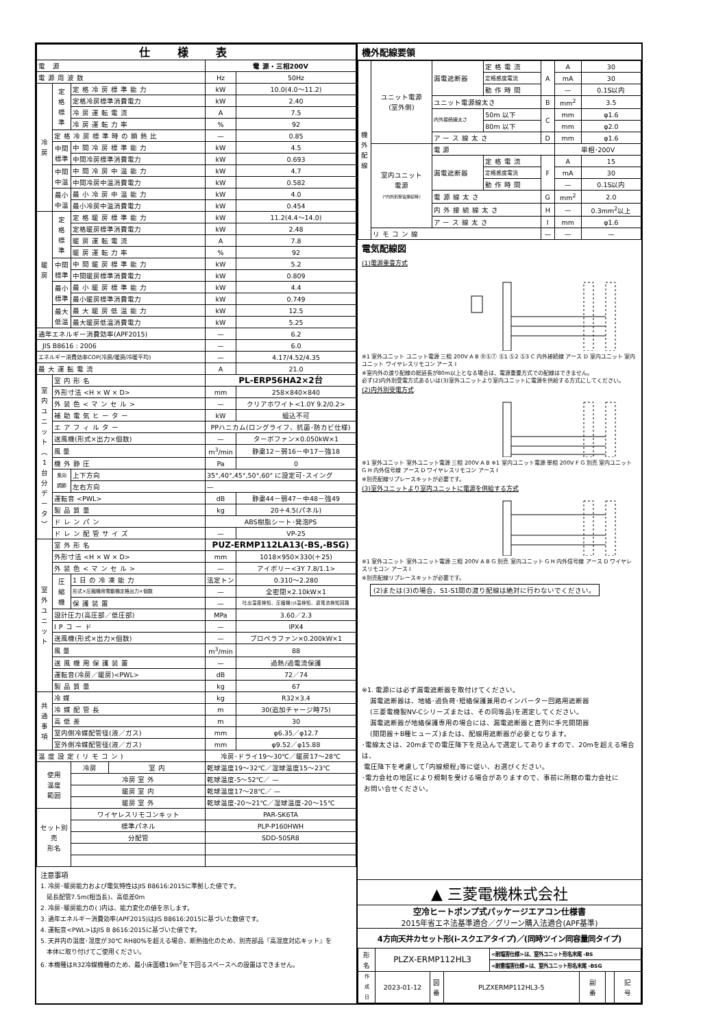| 仕様表 | | | | |
| --- | --- | --- | --- | --- |
| 電 源 | | | 電 源・三相200V | |
| 電源周波数 | | | Hz | 50Hz |
| 冷 房 | 定 格 標 準 | 定格冷房標準能力 | kW | 10.0(4.0～11.2) |
| | | 定格冷房標準消費電力 | kW | 2.40 |
| | | 冷房運転電流 | A | 7.5 |
| | | 冷房運転力率 | % | 92 |
| | 定格冷房標準時の顕熱比 | | — | 0.85 |
| | 中間 標準 | 中間冷房標準能力 | kW | 4.5 |
| | | 中間冷房標準消費電力 | kW | 0.693 |
| | 中間 中温 | 中間冷房中温能力 | kW | 4.7 |
| | | 中間冷房中温消費電力 | kW | 0.582 |
| | 最小 中温 | 最小冷房中温能力 | kW | 4.0 |
| | | 最小冷房中温消費電力 | kW | 0.454 |
| 暖 房 | 定 格 標 準 | 定格暖房標準能力 | kW | 11.2(4.4～14.0) |
| | | 定格暖房標準消費電力 | kW | 2.48 |
| | | 暖房運転電流 | A | 7.8 |
| | | 暖房運転力率 | % | 92 |
| | 中間 標準 | 中間暖房標準能力 | kW | 5.2 |
| | | 中間暖房標準消費電力 | kW | 0.809 |
| | 最小 標準 | 最小暖房標準能力 | kW | 4.4 |
| | | 最小暖房標準消費電力 | kW | 0.749 |
| | 最大 低温 | 最大暖房低温能力 | kW | 12.5 |
| | | 最大暖房低温消費電力 | kW | 5.25 |
| 通年エネルギー消費効率(APF2015) | | | — | 6.2 |
| JIS B8616 : 2006 | | | — | 6.0 |
| エネルギー消費効率COP(冷房/暖房/冷暖平均) | | | — | 4.17/4.52/4.35 |
| 最大運転電流 | | | A | 21.0 |
| 室 内 ユ ニ ッ ト ︵ 1 台 分 デ ー タ ︶ | 室内形名 | | PL-ERP56HA2×2台 | |
| | 外形寸法 <H × W × D> | | mm | 258×840×840 |
| | 外装色<マンセル> | | — | クリアホワイト<1.0Y 9.2/0.2> |
| | 補助電気ヒーター | | kW | 組込不可 |
| | エアフィルター | | PPハニカム(ロングライフ、抗菌･防カビ仕様) | |
| | 送風機(形式×出力×個数) | | — | ターボファン×0.050kW×1 |
| | 風 量 | | m<sup>3</sup>/min | 静粛12－弱16－中17－強18 |
| | 機外静圧 | | Pa | 0 |
| | 風向 調節 | 上下方向 | 35°,40°,45°,50°,60° に設定可･スイング | |
| | | 左右方向 | — | |
| | 運転音 <PWL> | | dB | 静粛44－弱47－中48－強49 |
| | 製品質量 | | kg | 20＋4.5(パネル) |
| | ドレンパン | | ABS樹脂シート･発泡PS | |
| | ドレン配管サイズ | | — | VP-25 |
| 室 外 ユ ニ ッ ト | 室外形名 | | PUZ-ERMP112LA13(-BS,-BSG) | |
| | 外形寸法 <H × W × D> | | mm | 1018×950×330(＋25) |
| | 外装色<マンセル> | | — | アイボリー<3Y 7.8/1.1> |
| | 圧 縮 機 | 1日の冷凍能力 | 法定トン | 0.310～2.280 |
| | | 形式×圧縮機用電動機定格出力×個数 | — | 全密閉×2.10kW×1 |
| | | 保護装置 | — | 吐出温度検知、圧縮機ｼｪﾙ温検知、過電流検知回路 |
| | 設計圧力(高圧部／低圧部) | | MPa | 3.60／2.3 |
| | IPコード | | — | IPX4 |
| | 送風機(形式×出力×個数) | | — | プロペラファン×0.200kW×1 |
| | 風 量 | | m<sup>3</sup>/min | 88 |
| | 送風機用保護装置 | | — | 過熱/過電流保護 |
| | 運転音(冷房／暖房)<PWL> | | dB | 72／74 |
| | 製品質量 | | kg | 67 |
| 共 通 事 項 | 冷 媒 | | kg | R32×3.4 |
| | 冷媒配管長 | | m | 30(追加チャージ時75) |
| | 高低差 | | m | 30 |
| | 室内側冷媒配管径(液／ガス) | | mm | φ6.35／φ12.7 |
| | 室外側冷媒配管径(液／ガス) | | mm | φ9.52／φ15.88 |
| 温度設定(リモコン) | | | 冷房･ドライ19～30℃／暖房17～28℃ | |
| 使用 温度 範囲 | | / 冷房 / 室 内 / | 乾球温度19～32℃／湿球温度15～23℃ | |
| | | 冷房 室 外 | 乾球温度-5～52℃／ — | |
| | | 暖房 室 内 | 乾球温度17～28℃／ — | |
| | | 暖房 室 外 | 乾球温度-20～21℃／湿球温度-20～15℃ | |
| セット別売 形名 | | ワイヤレスリモコンキット | PAR-SK6TA | |
| | | 標準パネル | PLP-P160HWH | |
| | | 分配管 | SDD-50SR8 | |
注意事項
1. 冷房･暖房能力および電気特性はJIS B8616:2015に準拠した値です。
延長配管7.5m(相当長)、高低差0m
2. 冷房･暖房能力の( )内は、能力変化の値を示します。
3. 通年エネルギー消費効率(APF2015)はJIS B8616:2015に基づいた数値です。
4. 運転音<PWL>はJIS B 8616:2015に基づいた値です。
5. 天井内の温度･湿度が30℃ RH80%を超える場合、断熱強化のため、別売部品『高湿度対応キット』を
本体に取り付けてご使用ください。
6. 本機種はR32冷媒機種のため、最小床面積19m<sup>2</sup>を下回るスペースへの設置はできません。
機外配線要領
| 機 外 配 線 | ユニット電源 (室外側) | 漏電遮断器 | 定格電流 | A | A | 30 |
| | | | 定格感度電流 | | mA | 30 |
| | | | 動作時間 | | — | 0.1S以内 |
| | | ユニット電源線太さ | | B | mm<sup>2</sup> | 3.5 |
| | | 内外接続線太さ | 50m 以下 | C | mm | φ1.6 |
| | | | 80m 以下 | | mm | φ2.0 |
| | | アース線太さ | | D | mm | φ1.6 |
| | 室内ユニット 電源 (*内外別受電接続時) | 電 源 | | | 単相･200V | |
| | | 漏電遮断器 | 定格電流 | F | A | 15 |
| | | | 定格感度電流 | | mA | 30 |
| | | | 動作時間 | | — | 0.1S以内 |
| | | 電源線太さ | | G | mm<sup>2</sup> | 2.0 |
| | | 内外接続線太さ | | H | — | 0.3mm<sup>2</sup>以上 |
| | | アース線太さ | | I | mm | φ1.6 |
| | リモコン線 | | | — | — | — |
電気配線図
(1)電源重畳方式
※1 室外ユニット ユニット電源 三相 200V A B ⓇⓈⓉ Ⓢ1 Ⓢ2 Ⓢ3 C 内外接続線 アース D 室内ユニット 室内ユニット ワイヤレスリモコン アース I
※室内外の渡り配線の総延長が80m以上となる場合は、電源重畳方式での配線はできません。
必ず(2)内外別受電方式あるいは(3)室外ユニットより室内ユニットに電源を供給する方式にしてください。
(2)内外別受電方式
※1 室外ユニット 室外ユニット電源 三相 200V A B ※1 室内ユニット電源 単相 200V F G 別売 室内ユニット G H 内外信号線 アース D ワイヤレスリモコン アース I
※別売配線リプレースキットが必要です。
(3)室外ユニットより室内ユニットに電源を供給する方式
※1 室外ユニット 室外ユニット電源 三相 200V A B G 別売 室内ユニット G H 内外信号線 アース D ワイヤレスリモコン アース I
※別売配線リプレースキットが必要です。
(2)または(3)の場合、S1-S1間の渡り配線は絶対に行わないでください。
※1. 電源には必ず漏電遮断器を取付けてください。
漏電遮断器は、地絡･過負荷･短絡保護兼用のインバーター回路用遮断器
(三菱電機製NV-Cシリーズまたは、その同等品)を選定してください。
漏電遮断器が地絡保護専用の場合には、漏電遮断器と直列に手元開閉器
(開閉器＋B種ヒューズ)または、配線用遮断器が必要となります。
･電線太さは、20mまでの電圧降下を見込んで選定してありますので、20mを超える場合は、
電圧降下を考慮して｢内線規程｣等に従い、お選びください。
･電力会社の地区により規制を受ける場合がありますので、事前に所轄の電力会社に
お問い合せください。
▲ 三菱電機株式会社
空冷ヒートポンプ式パッケージエアコン仕様書
2015年省エネ法基準適合／グリーン購入法適合(APF基準)
4方向天井カセット形(i-スクエアタイプ)／(同時ツイン同容量同タイプ)
| 形 名 | PLZX-ERMP112HL3 | | | <耐塩害仕様>は、室外ユニット形名末尾 -BS | | | |
| | | | | <耐重塩害仕様>は、室外ユニット形名末尾 -BSG | | | |
| 作 成 日 | 2023-01-12 | 図 番 | PLZXERMP112HL3-5 | | 副 番 | | 記 号 |